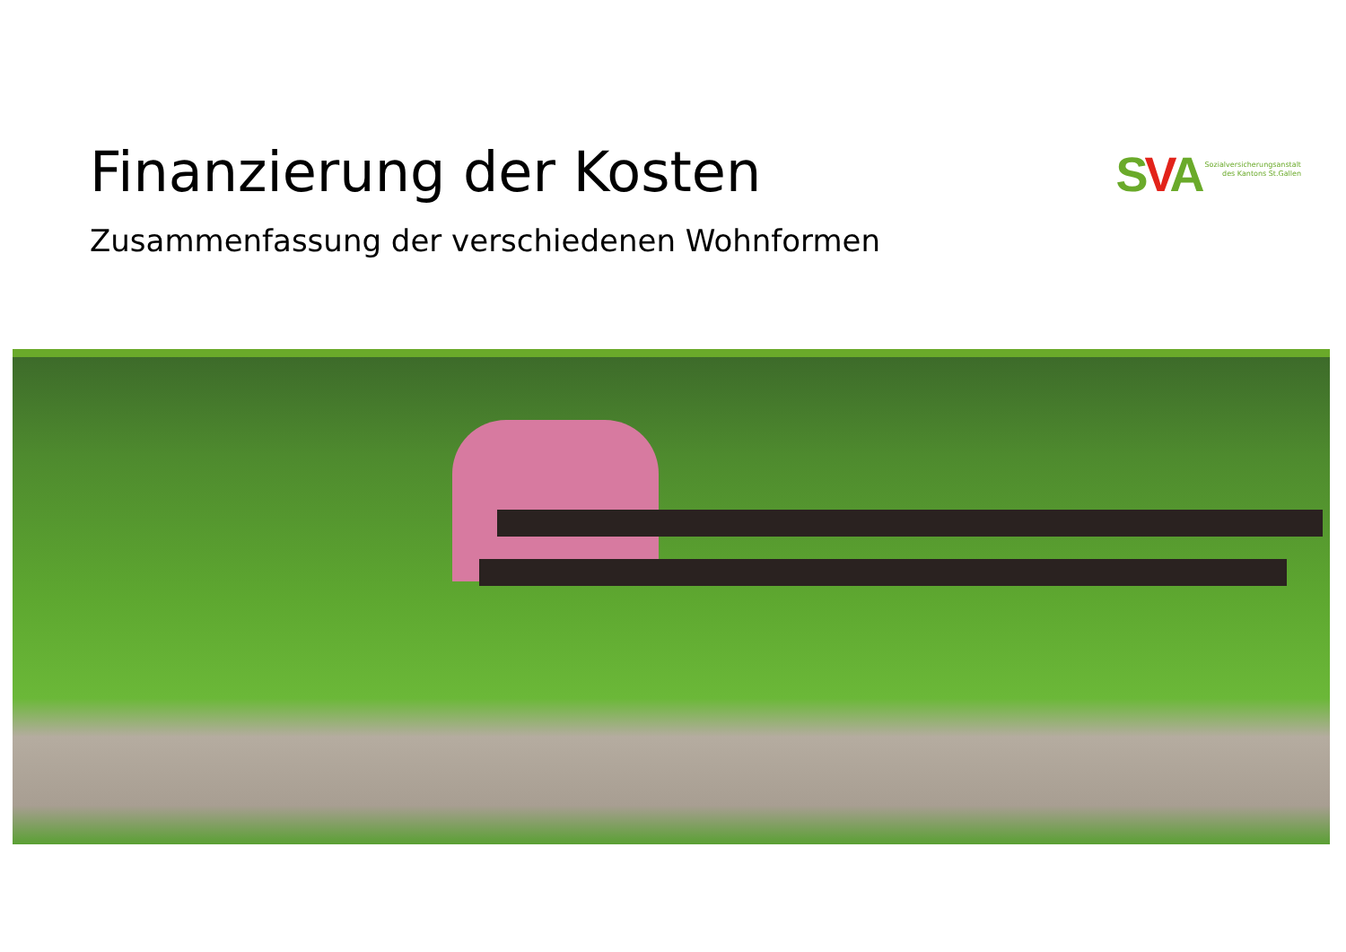Finanzierung der Kosten
Zusammenfassung der verschiedenen Wohnformen
SVA
Sozialversicherungsanstalt
des Kantons St.Gallen